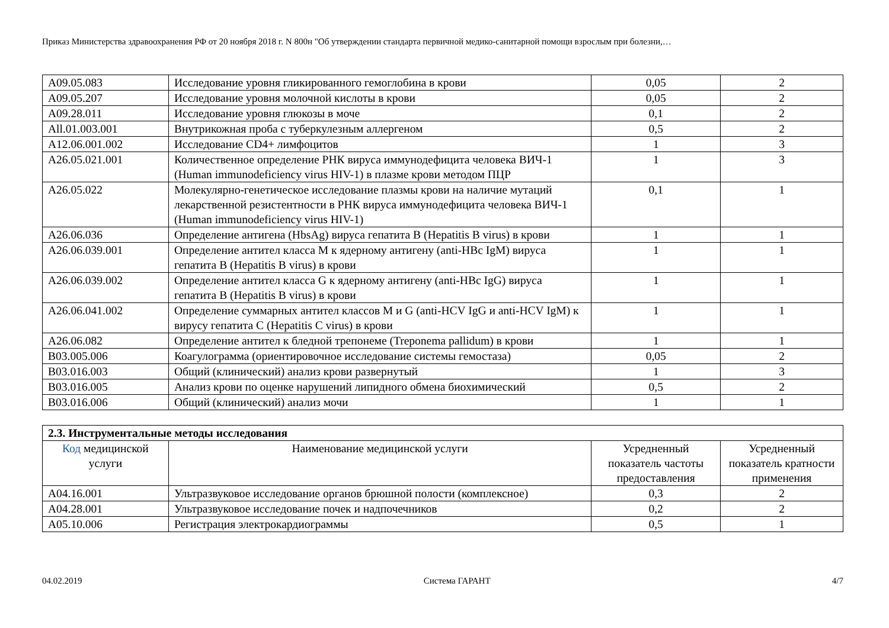Приказ Министерства здравоохранения РФ от 20 ноября 2018 г. N 800н "Об утверждении стандарта первичной медико-санитарной помощи взрослым при болезни,…
| A09.05.083 | Исследование уровня гликированного гемоглобина в крови | 0,05 | 2 |
| A09.05.207 | Исследование уровня молочной кислоты в крови | 0,05 | 2 |
| A09.28.011 | Исследование уровня глюкозы в моче | 0,1 | 2 |
| All.01.003.001 | Внутрикожная проба с туберкулезным аллергеном | 0,5 | 2 |
| A12.06.001.002 | Исследование CD4+ лимфоцитов | 1 | 3 |
| A26.05.021.001 | Количественное определение РНК вируса иммунодефицита человека ВИЧ-1 (Human immunodeficiency virus HIV-1) в плазме крови методом ПЦР | 1 | 3 |
| A26.05.022 | Молекулярно-генетическое исследование плазмы крови на наличие мутаций лекарственной резистентности в РНК вируса иммунодефицита человека ВИЧ-1 (Human immunodeficiency virus HIV-1) | 0,1 | 1 |
| A26.06.036 | Определение антигена (HbsAg) вируса гепатита B (Hepatitis B virus) в крови | 1 | 1 |
| A26.06.039.001 | Определение антител класса M к ядерному антигену (anti-HBc IgM) вируса гепатита B (Hepatitis B virus) в крови | 1 | 1 |
| A26.06.039.002 | Определение антител класса G к ядерному антигену (anti-HBc IgG) вируса гепатита B (Hepatitis B virus) в крови | 1 | 1 |
| A26.06.041.002 | Определение суммарных антител классов M и G (anti-HCV IgG и anti-HCV IgM) к вирусу гепатита C (Hepatitis C virus) в крови | 1 | 1 |
| A26.06.082 | Определение антител к бледной трепонеме (Treponema pallidum) в крови | 1 | 1 |
| B03.005.006 | Коагулограмма (ориентировочное исследование системы гемостаза) | 0,05 | 2 |
| B03.016.003 | Общий (клинический) анализ крови развернутый | 1 | 3 |
| B03.016.005 | Анализ крови по оценке нарушений липидного обмена биохимический | 0,5 | 2 |
| B03.016.006 | Общий (клинический) анализ мочи | 1 | 1 |
| 2.3. Инструментальные методы исследования | | | |
| Код медицинской услуги | Наименование медицинской услуги | Усредненный показатель частоты предоставления | Усредненный показатель кратности применения |
| A04.16.001 | Ультразвуковое исследование органов брюшной полости (комплексное) | 0,3 | 2 |
| A04.28.001 | Ультразвуковое исследование почек и надпочечников | 0,2 | 2 |
| A05.10.006 | Регистрация электрокардиограммы | 0,5 | 1 |
04.02.2019 Система ГАРАНТ 4/7